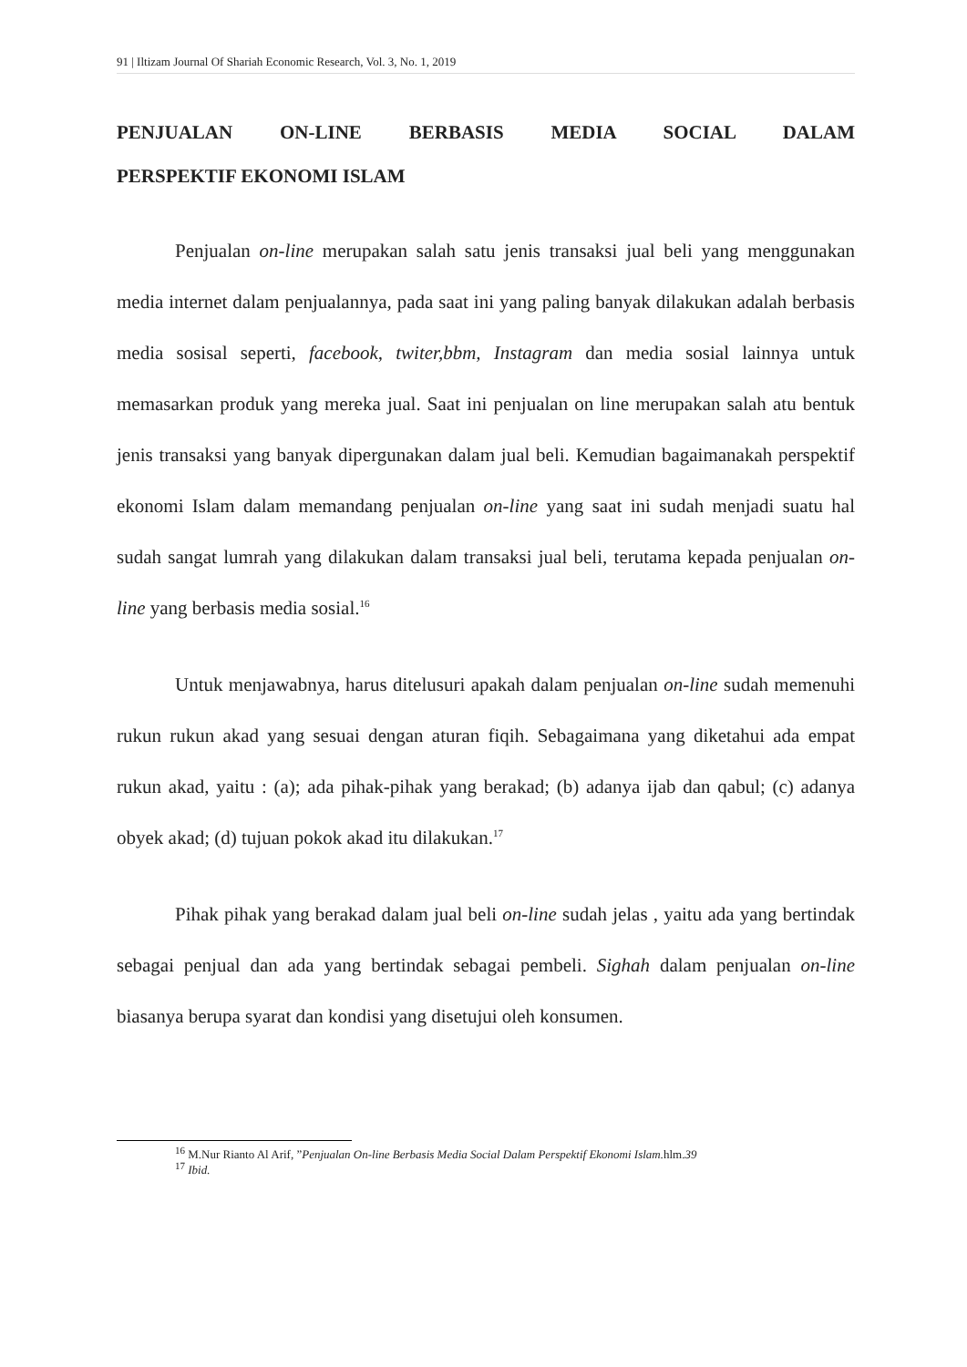91 | Iltizam Journal Of Shariah Economic Research, Vol. 3, No. 1, 2019
PENJUALAN ON-LINE BERBASIS MEDIA SOCIAL DALAM PERSPEKTIF EKONOMI ISLAM
Penjualan on-line merupakan salah satu jenis transaksi jual beli yang menggunakan media internet dalam penjualannya, pada saat ini yang paling banyak dilakukan adalah berbasis media sosisal seperti, facebook, twiter,bbm, Instagram dan media sosial lainnya untuk memasarkan produk yang mereka jual. Saat ini penjualan on line merupakan salah atu bentuk jenis transaksi yang banyak dipergunakan dalam jual beli. Kemudian bagaimanakah perspektif ekonomi Islam dalam memandang penjualan on-line yang saat ini sudah menjadi suatu hal sudah sangat lumrah yang dilakukan dalam transaksi jual beli, terutama kepada penjualan on-line yang berbasis media sosial.<sup>16</sup>
Untuk menjawabnya, harus ditelusuri apakah dalam penjualan on-line sudah memenuhi rukun rukun akad yang sesuai dengan aturan fiqih. Sebagaimana yang diketahui ada empat rukun akad, yaitu : (a); ada pihak-pihak yang berakad; (b) adanya ijab dan qabul; (c) adanya obyek akad; (d) tujuan pokok akad itu dilakukan.<sup>17</sup>
Pihak pihak yang berakad dalam jual beli on-line sudah jelas , yaitu ada yang bertindak sebagai penjual dan ada yang bertindak sebagai pembeli. Sighah dalam penjualan on-line biasanya berupa syarat dan kondisi yang disetujui oleh konsumen.
<sup>16</sup> M.Nur Rianto Al Arif, ”Penjualan On-line Berbasis Media Social Dalam Perspektif Ekonomi Islam. hlm.39
<sup>17</sup> Ibid.